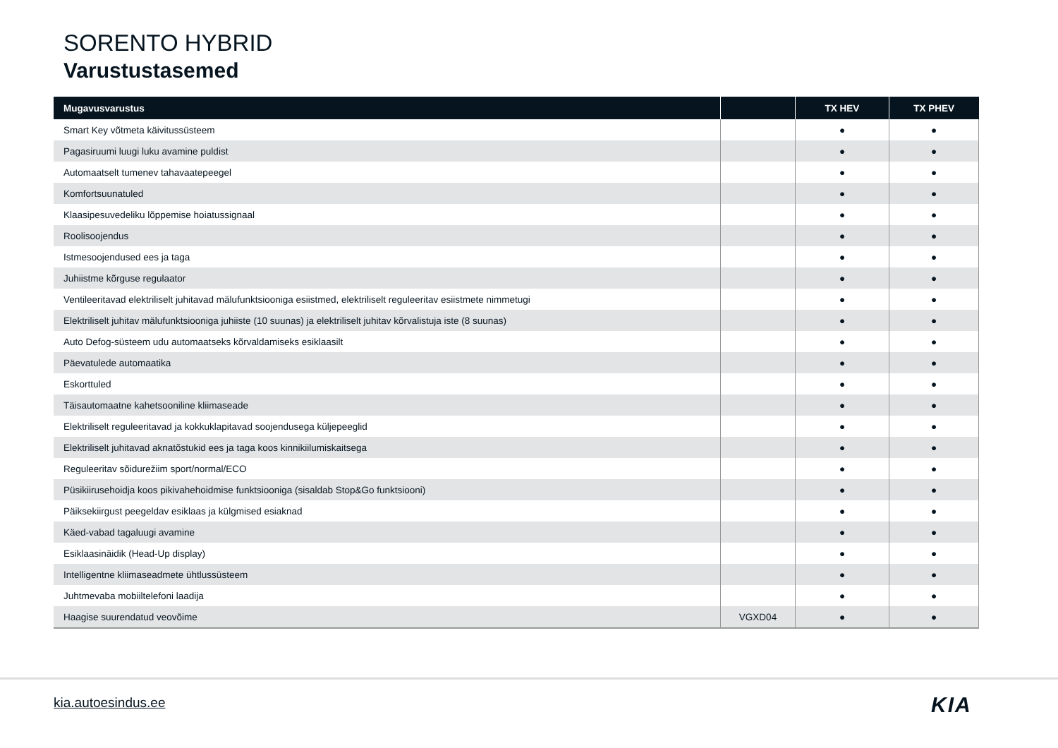SORENTO HYBRID
Varustustasemed
| Mugavusvarustus | | TX HEV | TX PHEV |
| --- | --- | --- | --- |
| Smart Key võtmeta käivitussüsteem | | ● | ● |
| Pagasiruumi luugi luku avamine puldist | | ● | ● |
| Automaatselt tumenev tahavaatepeegel | | ● | ● |
| Komfortsuunatuled | | ● | ● |
| Klaasipesuvedeliku lõppemise hoiatussignaal | | ● | ● |
| Roolisoojendus | | ● | ● |
| Istmesoojendused ees ja taga | | ● | ● |
| Juhiistme kõrguse regulaator | | ● | ● |
| Ventileeritavad elektriliselt juhitavad mälufunktsiooniga esiistmed, elektriliselt reguleeritav esiistmete nimmetugi | | ● | ● |
| Elektriliselt juhitav mälufunktsiooniga juhiiste (10 suunas) ja elektriliselt juhitav kõrvalistuja iste (8 suunas) | | ● | ● |
| Auto Defog-süsteem udu automaatseks kõrvaldamiseks esiklaasilt | | ● | ● |
| Päevatulede automaatika | | ● | ● |
| Eskorttuled | | ● | ● |
| Täisautomaatne kahetsooniline kliimaseade | | ● | ● |
| Elektriliselt reguleeritavad ja kokkuklapitavad soojendusega küljepeeglid | | ● | ● |
| Elektriliselt juhitavad aknatõstukid ees ja taga koos kinnikiilumiskaitsega | | ● | ● |
| Reguleeritav sõidurežiim sport/normal/ECO | | ● | ● |
| Püsikiirusehoidja koos pikivahehoidmise funktsiooniga (sisaldab Stop&Go funktsiooni) | | ● | ● |
| Päiksekiirgust peegeldav esiklaas ja külgmised esiaknad | | ● | ● |
| Käed-vabad tagaluugi avamine | | ● | ● |
| Esiklaasinäidik (Head-Up display) | | ● | ● |
| Intelligentne kliimaseadmete ühtlussüsteem | | ● | ● |
| Juhtmevaba mobiiltelefoni laadija | | ● | ● |
| Haagise suurendatud veovõime | VGXD04 | ● | ● |
kia.autoesindus.ee KIA